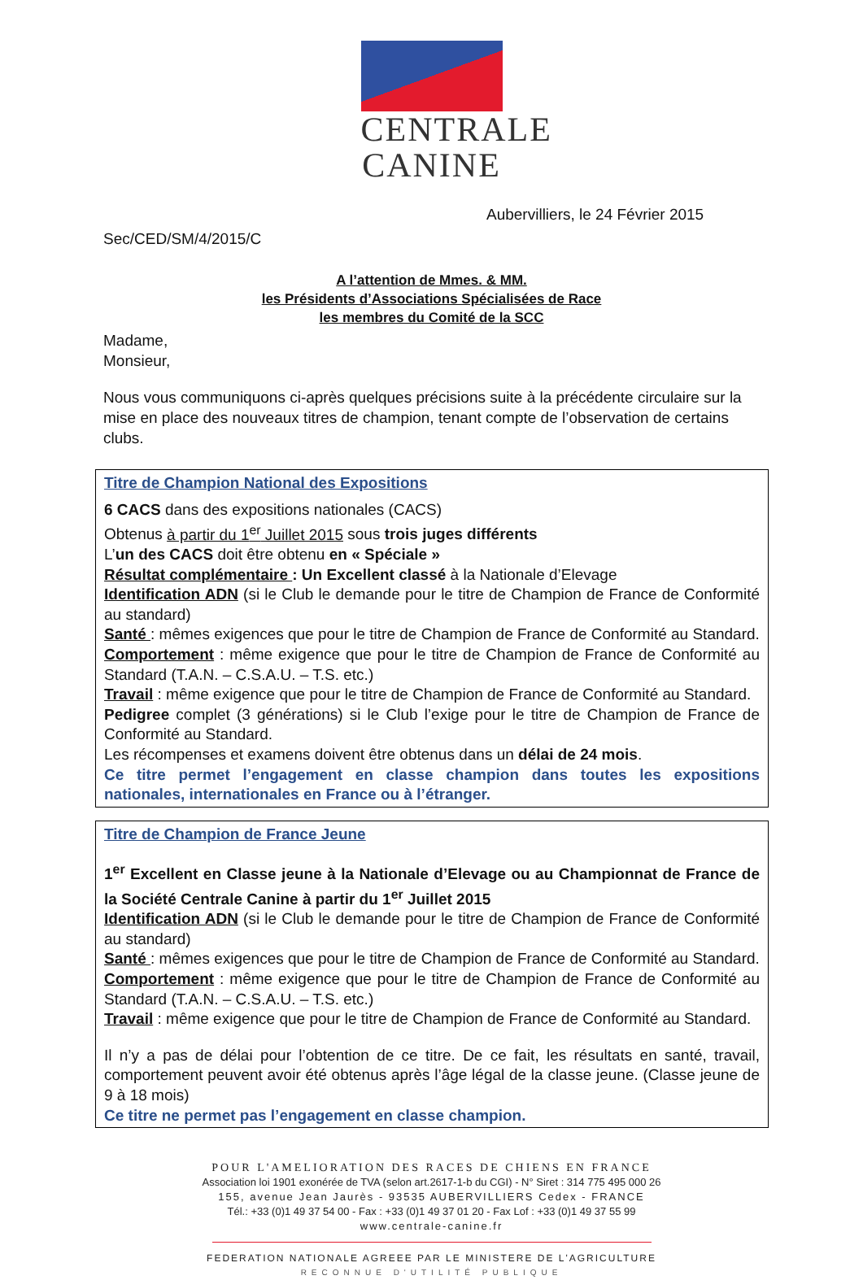CENTRALE
CANINE
Aubervilliers, le 24 Février 2015
Sec/CED/SM/4/2015/C
A l’attention de Mmes. & MM.
les Présidents d’Associations Spécialisées de Race
les membres du Comité de la SCC
Madame,
Monsieur,
Nous vous communiquons ci-après quelques précisions suite à la précédente circulaire sur la mise en place des nouveaux titres de champion, tenant compte de l’observation de certains clubs.
Titre de Champion National des Expositions
6 CACS dans des expositions nationales (CACS)
Obtenus à partir du 1<sup>er</sup> Juillet 2015 sous trois juges différents
L’un des CACS doit être obtenu en « Spéciale »
Résultat complémentaire : Un Excellent classé à la Nationale d’Elevage
Identification ADN (si le Club le demande pour le titre de Champion de France de Conformité au standard)
Santé : mêmes exigences que pour le titre de Champion de France de Conformité au Standard.
Comportement : même exigence que pour le titre de Champion de France de Conformité au Standard (T.A.N. – C.S.A.U. – T.S. etc.)
Travail : même exigence que pour le titre de Champion de France de Conformité au Standard.
Pedigree complet (3 générations) si le Club l’exige pour le titre de Champion de France de Conformité au Standard.
Les récompenses et examens doivent être obtenus dans un délai de 24 mois.
Ce titre permet l’engagement en classe champion dans toutes les expositions nationales, internationales en France ou à l’étranger.
Titre de Champion de France Jeune
1<sup>er</sup> Excellent en Classe jeune à la Nationale d’Elevage ou au Championnat de France de la Société Centrale Canine à partir du 1<sup>er</sup> Juillet 2015
Identification ADN (si le Club le demande pour le titre de Champion de France de Conformité au standard)
Santé : mêmes exigences que pour le titre de Champion de France de Conformité au Standard.
Comportement : même exigence que pour le titre de Champion de France de Conformité au Standard (T.A.N. – C.S.A.U. – T.S. etc.)
Travail : même exigence que pour le titre de Champion de France de Conformité au Standard.
Il n’y a pas de délai pour l’obtention de ce titre. De ce fait, les résultats en santé, travail, comportement peuvent avoir été obtenus après l’âge légal de la classe jeune. (Classe jeune de 9 à 18 mois)
Ce titre ne permet pas l’engagement en classe champion.
POUR L'AMELIORATION DES RACES DE CHIENS EN FRANCE
Association loi 1901 exonérée de TVA (selon art.2617-1-b du CGI) - N° Siret : 314 775 495 000 26
155, avenue Jean Jaurès - 93535 AUBERVILLIERS Cedex - FRANCE
Tél.: +33 (0)1 49 37 54 00 - Fax : +33 (0)1 49 37 01 20 - Fax Lof : +33 (0)1 49 37 55 99
www.centrale-canine.fr
FEDERATION NATIONALE AGREEE PAR LE MINISTERE DE L'AGRICULTURE
RECONNUE D'UTILITÉ PUBLIQUE